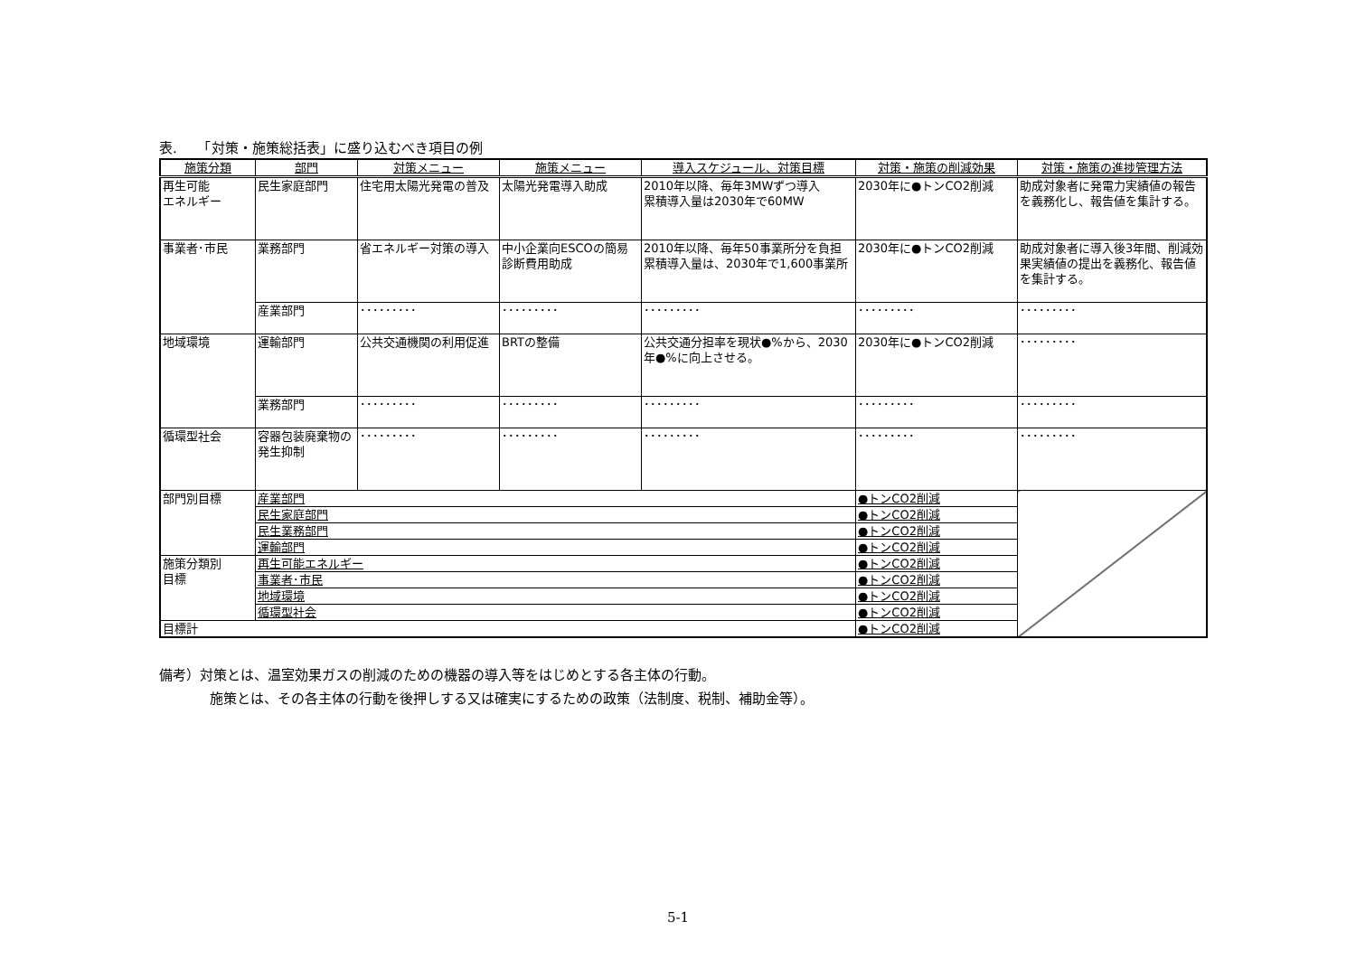表.　　「対策・施策総括表」に盛り込むべき項目の例
| 施策分類 | 部門 | 対策メニュー | 施策メニュー | 導入スケジュール、対策目標 | 対策・施策の削減効果 | 対策・施策の進捗管理方法 |
| --- | --- | --- | --- | --- | --- | --- |
| 再生可能 エネルギー | 民生家庭部門 | 住宅用太陽光発電の普及 | 太陽光発電導入助成 | 2010年以降、毎年3MWずつ導入 累積導入量は2030年で60MW | 2030年に●トンCO2削減 | 助成対象者に発電力実績値の報告を義務化し、報告値を集計する。 |
| 事業者･市民 | 業務部門 | 省エネルギー対策の導入 | 中小企業向ESCOの簡易診断費用助成 | 2010年以降、毎年50事業所分を負担 累積導入量は、2030年で1,600事業所 | 2030年に●トンCO2削減 | 助成対象者に導入後3年間、削減効果実績値の提出を義務化、報告値を集計する。 |
| | 産業部門 | ･････････ | ･････････ | ･････････ | ･････････ | ･････････ |
| 地域環境 | 運輸部門 | 公共交通機関の利用促進 | BRTの整備 | 公共交通分担率を現状●%から、2030年●%に向上させる。 | 2030年に●トンCO2削減 | ･････････ |
| | 業務部門 | ･････････ | ･････････ | ･････････ | ･････････ | ･････････ |
| 循環型社会 | 容器包装廃棄物の発生抑制 | ･････････ | ･････････ | ･････････ | ･････････ | ･････････ |
| 部門別目標 | 産業部門 | | | | ●トンCO2削減 | |
| | 民生家庭部門 | | | | ●トンCO2削減 | |
| | 民生業務部門 | | | | ●トンCO2削減 | |
| | 運輸部門 | | | | ●トンCO2削減 | |
| 施策分類別 目標 | 再生可能エネルギー | | | | ●トンCO2削減 | |
| | 事業者･市民 | | | | ●トンCO2削減 | |
| | 地域環境 | | | | ●トンCO2削減 | |
| | 循環型社会 | | | | ●トンCO2削減 | |
| 目標計 | | | | | ●トンCO2削減 | |
備考）対策とは、温室効果ガスの削減のための機器の導入等をはじめとする各主体の行動。
施策とは、その各主体の行動を後押しする又は確実にするための政策（法制度、税制、補助金等）。
5-1